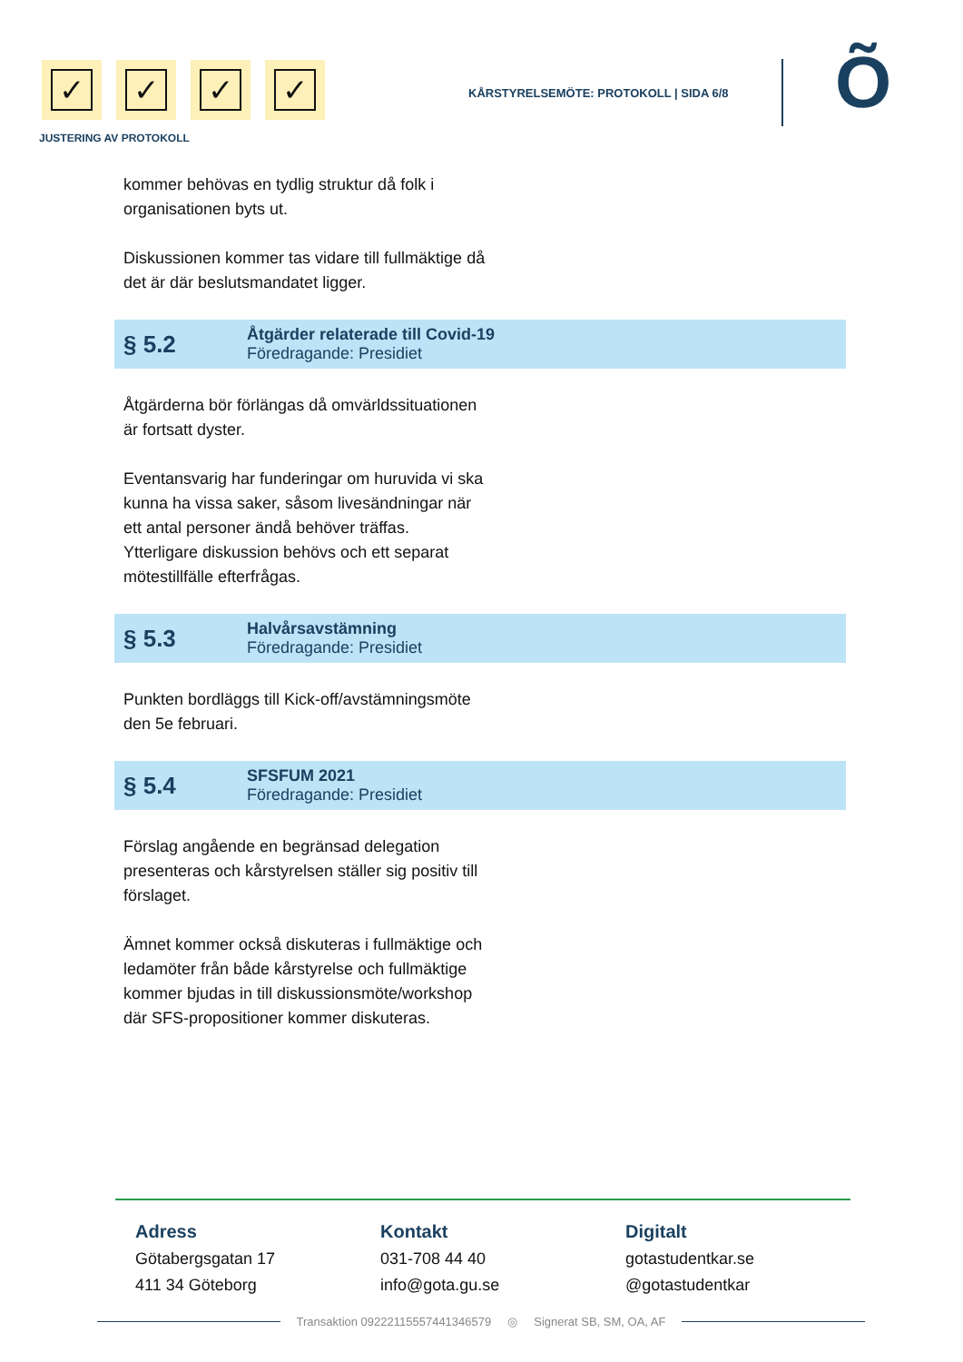✓ ✓ ✓ ✓
JUSTERING AV PROTOKOLL
KÅRSTYRELSEMÖTE: PROTOKOLL | SIDA 6/8
Õ
kommer behövas en tydlig struktur då folk i organisationen byts ut.
Diskussionen kommer tas vidare till fullmäktige då det är där beslutsmandatet ligger.
§ 5.2
Åtgärder relaterade till Covid-19
Föredragande: Presidiet
Åtgärderna bör förlängas då omvärldssituationen är fortsatt dyster.
Eventansvarig har funderingar om huruvida vi ska kunna ha vissa saker, såsom livesändningar när ett antal personer ändå behöver träffas. Ytterligare diskussion behövs och ett separat mötestillfälle efterfrågas.
§ 5.3
Halvårsavstämning
Föredragande: Presidiet
Punkten bordläggs till Kick-off/avstämningsmöte den 5e februari.
§ 5.4
SFSFUM 2021
Föredragande: Presidiet
Förslag angående en begränsad delegation presenteras och kårstyrelsen ställer sig positiv till förslaget.
Ämnet kommer också diskuteras i fullmäktige och ledamöter från både kårstyrelse och fullmäktige kommer bjudas in till diskussionsmöte/workshop där SFS-propositioner kommer diskuteras.
Adress
Götabergsgatan 17
411 34 Göteborg
Kontakt
031-708 44 40
info@gota.gu.se
Digitalt
gotastudentkar.se
@gotastudentkar
Transaktion 09222115557441346579 ◎ Signerat SB, SM, OA, AF